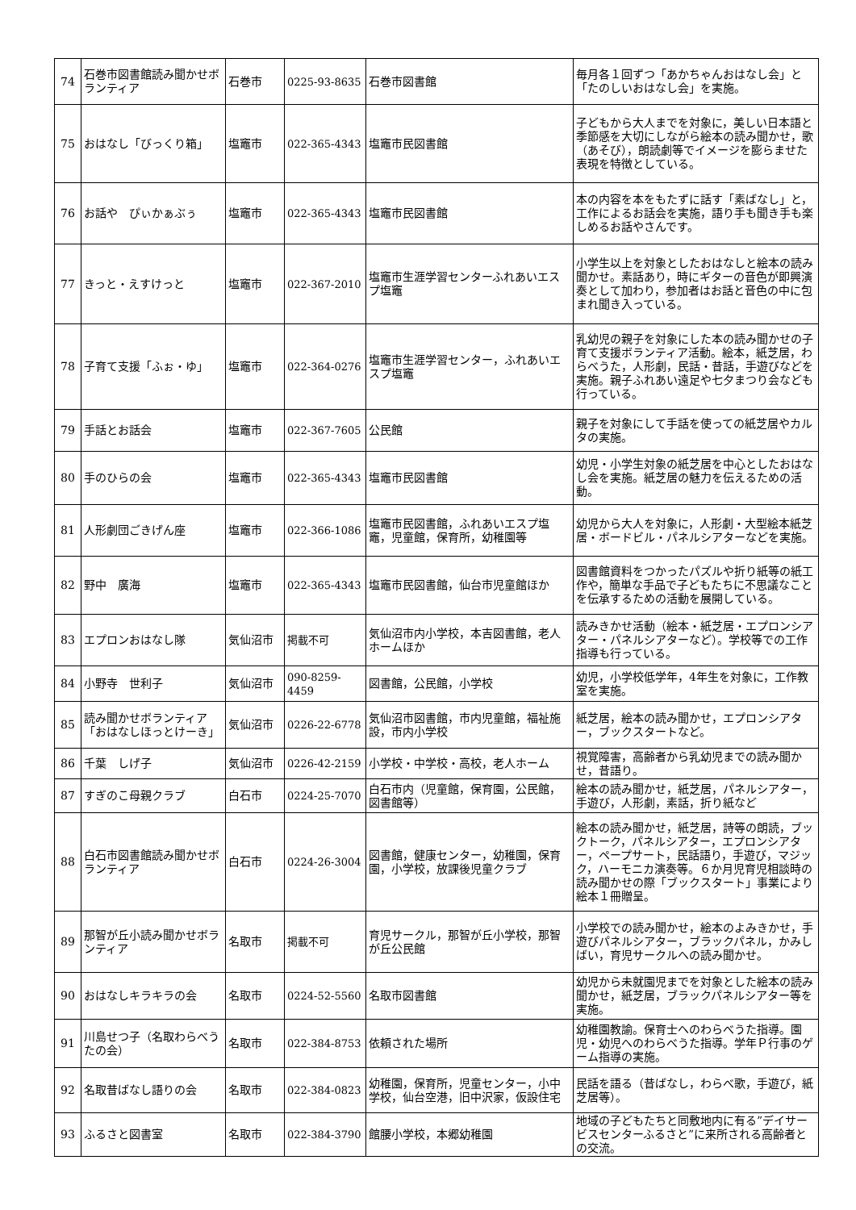| 74 | 石巻市図書館読み聞かせボランティア | 石巻市 | 0225-93-8635 | 石巻市図書館 | 毎月各１回ずつ「あかちゃんおはなし会」と「たのしいおはなし会」を実施。 |
| 75 | おはなし「びっくり箱」 | 塩竈市 | 022-365-4343 | 塩竈市民図書館 | 子どもから大人までを対象に，美しい日本語と季節感を大切にしながら絵本の読み聞かせ，歌（あそび），朗読劇等でイメージを膨らませた表現を特徴としている。 |
| 76 | お話や ぴぃかぁぶぅ | 塩竈市 | 022-365-4343 | 塩竈市民図書館 | 本の内容を本をもたずに話す「素ばなし」と，工作によるお話会を実施，語り手も聞き手も楽しめるお話やさんです。 |
| 77 | きっと・えすけっと | 塩竈市 | 022-367-2010 | 塩竈市生涯学習センターふれあいエスプ塩竈 | 小学生以上を対象としたおはなしと絵本の読み聞かせ。素話あり，時にギターの音色が即興演奏として加わり，参加者はお話と音色の中に包まれ聞き入っている。 |
| 78 | 子育て支援「ふぉ・ゆ」 | 塩竈市 | 022-364-0276 | 塩竈市生涯学習センター，ふれあいエスプ塩竈 | 乳幼児の親子を対象にした本の読み聞かせの子育て支援ボランティア活動。絵本，紙芝居，わらべうた，人形劇，民話・昔話，手遊びなどを実施。親子ふれあい遠足や七夕まつり会なども行っている。 |
| 79 | 手話とお話会 | 塩竈市 | 022-367-7605 | 公民館 | 親子を対象にして手話を使っての紙芝居やカルタの実施。 |
| 80 | 手のひらの会 | 塩竈市 | 022-365-4343 | 塩竈市民図書館 | 幼児・小学生対象の紙芝居を中心としたおはなし会を実施。紙芝居の魅力を伝えるための活動。 |
| 81 | 人形劇団ごきげん座 | 塩竈市 | 022-366-1086 | 塩竈市民図書館，ふれあいエスプ塩竈，児童館，保育所，幼稚園等 | 幼児から大人を対象に，人形劇・大型絵本紙芝居・ボードビル・パネルシアターなどを実施。 |
| 82 | 野中 廣海 | 塩竈市 | 022-365-4343 | 塩竈市民図書館，仙台市児童館ほか | 図書館資料をつかったパズルや折り紙等の紙工作や，簡単な手品で子どもたちに不思議なことを伝承するための活動を展開している。 |
| 83 | エプロンおはなし隊 | 気仙沼市 | 掲載不可 | 気仙沼市内小学校，本吉図書館，老人ホームほか | 読みきかせ活動（絵本・紙芝居・エプロンシアター・パネルシアターなど）。学校等での工作指導も行っている。 |
| 84 | 小野寺 世利子 | 気仙沼市 | 090-8259-4459 | 図書館，公民館，小学校 | 幼児，小学校低学年，4年生を対象に，工作教室を実施。 |
| 85 | 読み聞かせボランティア「おはなしほっとけーき」 | 気仙沼市 | 0226-22-6778 | 気仙沼市図書館，市内児童館，福祉施設，市内小学校 | 紙芝居，絵本の読み聞かせ，エプロンシアター，ブックスタートなど。 |
| 86 | 千葉 しげ子 | 気仙沼市 | 0226-42-2159 | 小学校・中学校・高校，老人ホーム | 視覚障害，高齢者から乳幼児までの読み聞かせ，昔語り。 |
| 87 | すぎのこ母親クラブ | 白石市 | 0224-25-7070 | 白石市内（児童館，保育園，公民館，図書館等） | 絵本の読み聞かせ，紙芝居，パネルシアター，手遊び，人形劇，素話，折り紙など |
| 88 | 白石市図書館読み聞かせボランティア | 白石市 | 0224-26-3004 | 図書館，健康センター，幼稚園，保育園，小学校，放課後児童クラブ | 絵本の読み聞かせ，紙芝居，詩等の朗読，ブックトーク，パネルシアター，エプロンシアター，ペープサート，民話語り，手遊び，マジック，ハーモニカ演奏等。６か月児育児相談時の読み聞かせの際「ブックスタート」事業により絵本１冊贈呈。 |
| 89 | 那智が丘小読み聞かせボランティア | 名取市 | 掲載不可 | 育児サークル，那智が丘小学校，那智が丘公民館 | 小学校での読み聞かせ，絵本のよみきかせ，手遊びパネルシアター，ブラックパネル，かみしばい，育児サークルへの読み聞かせ。 |
| 90 | おはなしキラキラの会 | 名取市 | 0224-52-5560 | 名取市図書館 | 幼児から未就園児までを対象とした絵本の読み聞かせ，紙芝居，ブラックパネルシアター等を実施。 |
| 91 | 川島せつ子（名取わらべうたの会） | 名取市 | 022-384-8753 | 依頼された場所 | 幼稚園教諭。保育士へのわらべうた指導。園児・幼児へのわらべうた指導。学年Ｐ行事のゲーム指導の実施。 |
| 92 | 名取昔ばなし語りの会 | 名取市 | 022-384-0823 | 幼稚園，保育所，児童センター，小中学校，仙台空港，旧中沢家，仮設住宅 | 民話を語る（昔ばなし，わらべ歌，手遊び，紙芝居等）。 |
| 93 | ふるさと図書室 | 名取市 | 022-384-3790 | 館腰小学校，本郷幼稚園 | 地域の子どもたちと同敷地内に有る”デイサービスセンターふるさと”に来所される高齢者との交流。 |